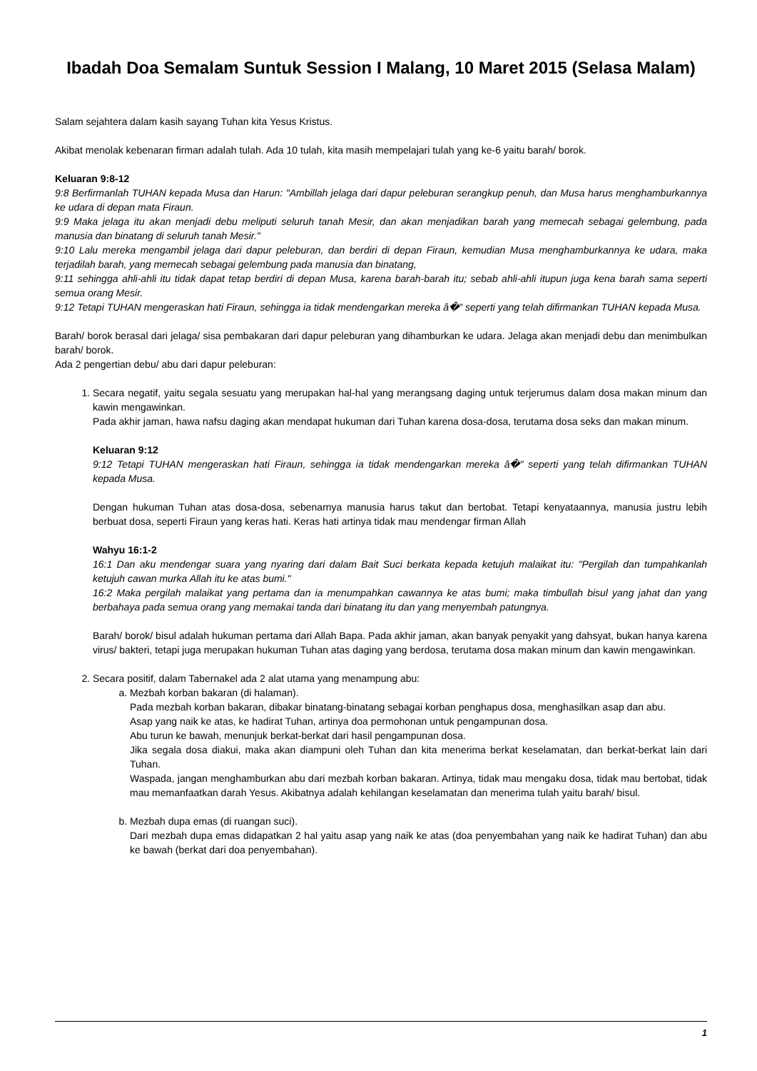Ibadah Doa Semalam Suntuk Session I Malang, 10 Maret 2015 (Selasa Malam)
Salam sejahtera dalam kasih sayang Tuhan kita Yesus Kristus.
Akibat menolak kebenaran firman adalah tulah. Ada 10 tulah, kita masih mempelajari tulah yang ke-6 yaitu barah/ borok.
Keluaran 9:8-12
9:8 Berfirmanlah TUHAN kepada Musa dan Harun: "Ambillah jelaga dari dapur peleburan serangkup penuh, dan Musa harus menghamburkannya ke udara di depan mata Firaun.
9:9 Maka jelaga itu akan menjadi debu meliputi seluruh tanah Mesir, dan akan menjadikan barah yang memecah sebagai gelembung, pada manusia dan binatang di seluruh tanah Mesir."
9:10 Lalu mereka mengambil jelaga dari dapur peleburan, dan berdiri di depan Firaun, kemudian Musa menghamburkannya ke udara, maka terjadilah barah, yang memecah sebagai gelembung pada manusia dan binatang,
9:11 sehingga ahli-ahli itu tidak dapat tetap berdiri di depan Musa, karena barah-barah itu; sebab ahli-ahli itupun juga kena barah sama seperti semua orang Mesir.
9:12 Tetapi TUHAN mengeraskan hati Firaun, sehingga ia tidak mendengarkan mereka â�" seperti yang telah difirmankan TUHAN kepada Musa.
Barah/ borok berasal dari jelaga/ sisa pembakaran dari dapur peleburan yang dihamburkan ke udara. Jelaga akan menjadi debu dan menimbulkan barah/ borok.
Ada 2 pengertian debu/ abu dari dapur peleburan:
1. Secara negatif, yaitu segala sesuatu yang merupakan hal-hal yang merangsang daging untuk terjerumus dalam dosa makan minum dan kawin mengawinkan.
Pada akhir jaman, hawa nafsu daging akan mendapat hukuman dari Tuhan karena dosa-dosa, terutama dosa seks dan makan minum.
Keluaran 9:12
9:12 Tetapi TUHAN mengeraskan hati Firaun, sehingga ia tidak mendengarkan mereka â�" seperti yang telah difirmankan TUHAN kepada Musa.
Dengan hukuman Tuhan atas dosa-dosa, sebenarnya manusia harus takut dan bertobat. Tetapi kenyataannya, manusia justru lebih berbuat dosa, seperti Firaun yang keras hati. Keras hati artinya tidak mau mendengar firman Allah
Wahyu 16:1-2
16:1 Dan aku mendengar suara yang nyaring dari dalam Bait Suci berkata kepada ketujuh malaikat itu: "Pergilah dan tumpahkanlah ketujuh cawan murka Allah itu ke atas bumi."
16:2 Maka pergilah malaikat yang pertama dan ia menumpahkan cawannya ke atas bumi; maka timbullah bisul yang jahat dan yang berbahaya pada semua orang yang memakai tanda dari binatang itu dan yang menyembah patungnya.
Barah/ borok/ bisul adalah hukuman pertama dari Allah Bapa. Pada akhir jaman, akan banyak penyakit yang dahsyat, bukan hanya karena virus/ bakteri, tetapi juga merupakan hukuman Tuhan atas daging yang berdosa, terutama dosa makan minum dan kawin mengawinkan.
2. Secara positif, dalam Tabernakel ada 2 alat utama yang menampung abu:
a. Mezbah korban bakaran (di halaman).
Pada mezbah korban bakaran, dibakar binatang-binatang sebagai korban penghapus dosa, menghasilkan asap dan abu.
Asap yang naik ke atas, ke hadirat Tuhan, artinya doa permohonan untuk pengampunan dosa.
Abu turun ke bawah, menunjuk berkat-berkat dari hasil pengampunan dosa.
Jika segala dosa diakui, maka akan diampuni oleh Tuhan dan kita menerima berkat keselamatan, dan berkat-berkat lain dari Tuhan.
Waspada, jangan menghamburkan abu dari mezbah korban bakaran. Artinya, tidak mau mengaku dosa, tidak mau bertobat, tidak mau memanfaatkan darah Yesus. Akibatnya adalah kehilangan keselamatan dan menerima tulah yaitu barah/ bisul.
b. Mezbah dupa emas (di ruangan suci).
Dari mezbah dupa emas didapatkan 2 hal yaitu asap yang naik ke atas (doa penyembahan yang naik ke hadirat Tuhan) dan abu ke bawah (berkat dari doa penyembahan).
1